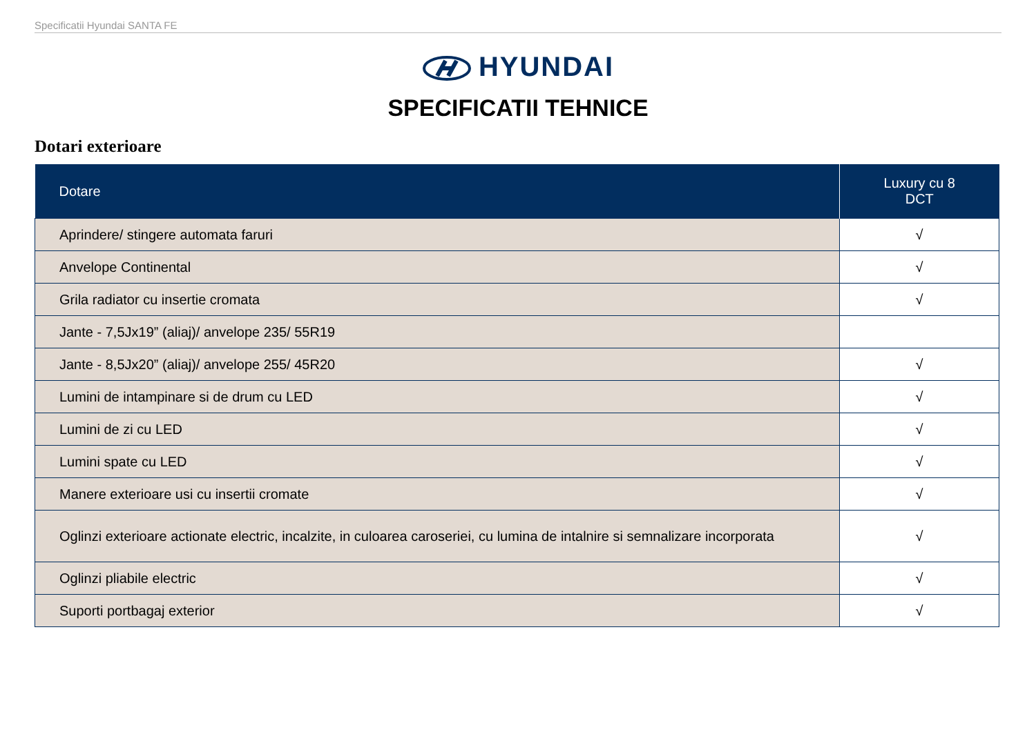Specificatii Hyundai SANTA FE
HYUNDAI
SPECIFICATII TEHNICE
Dotari exterioare
| Dotare | Luxury cu 8 DCT |
| --- | --- |
| Aprindere/ stingere automata faruri | √ |
| Anvelope Continental | √ |
| Grila radiator cu insertie cromata | √ |
| Jante - 7,5Jx19” (aliaj)/ anvelope 235/ 55R19 | |
| Jante - 8,5Jx20” (aliaj)/ anvelope 255/ 45R20 | √ |
| Lumini de intampinare si de drum cu LED | √ |
| Lumini de zi cu LED | √ |
| Lumini spate cu LED | √ |
| Manere exterioare usi cu insertii cromate | √ |
| Oglinzi exterioare actionate electric, incalzite, in culoarea caroseriei, cu lumina de intalnire si semnalizare incorporata | √ |
| Oglinzi pliabile electric | √ |
| Suporti portbagaj exterior | √ |